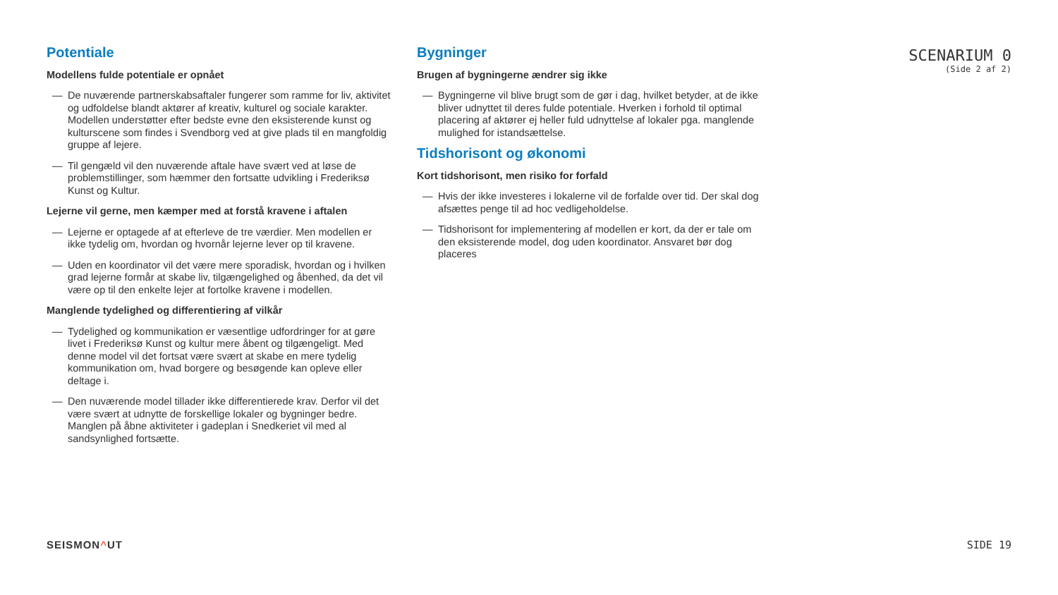Potentiale
Modellens fulde potentiale er opnået
— De nuværende partnerskabsaftaler fungerer som ramme for liv, aktivitet og udfoldelse blandt aktører af kreativ, kulturel og sociale karakter. Modellen understøtter efter bedste evne den eksisterende kunst og kulturscene som findes i Svendborg ved at give plads til en mangfoldig gruppe af lejere.
— Til gengæld vil den nuværende aftale have svært ved at løse de problemstillinger, som hæmmer den fortsatte udvikling i Frederiksø Kunst og Kultur.
Lejerne vil gerne, men kæmper med at forstå kravene i aftalen
— Lejerne er optagede af at efterleve de tre værdier. Men modellen er ikke tydelig om, hvordan og hvornår lejerne lever op til kravene.
— Uden en koordinator vil det være mere sporadisk, hvordan og i hvilken grad lejerne formår at skabe liv, tilgængelighed og åbenhed, da det vil være op til den enkelte lejer at fortolke kravene i modellen.
Manglende tydelighed og differentiering af vilkår
— Tydelighed og kommunikation er væsentlige udfordringer for at gøre livet i Frederiksø Kunst og kultur mere åbent og tilgængeligt. Med denne model vil det fortsat være svært at skabe en mere tydelig kommunikation om, hvad borgere og besøgende kan opleve eller deltage i.
— Den nuværende model tillader ikke differentierede krav. Derfor vil det være svært at udnytte de forskellige lokaler og bygninger bedre. Manglen på åbne aktiviteter i gadeplan i Snedkeriet vil med al sandsynlighed fortsætte.
Bygninger
Brugen af bygningerne ændrer sig ikke
— Bygningerne vil blive brugt som de gør i dag, hvilket betyder, at de ikke bliver udnyttet til deres fulde potentiale. Hverken i forhold til optimal placering af aktører ej heller fuld udnyttelse af lokaler pga. manglende mulighed for istandsættelse.
Tidshorisont og økonomi
Kort tidshorisont, men risiko for forfald
— Hvis der ikke investeres i lokalerne vil de forfalde over tid. Der skal dog afsættes penge til ad hoc vedligeholdelse.
— Tidshorisont for implementering af modellen er kort, da der er tale om den eksisterende model, dog uden koordinator. Ansvaret bør dog placeres
SCENARIUM 0
(Side 2 af 2)
SEISMON^UT SIDE 19